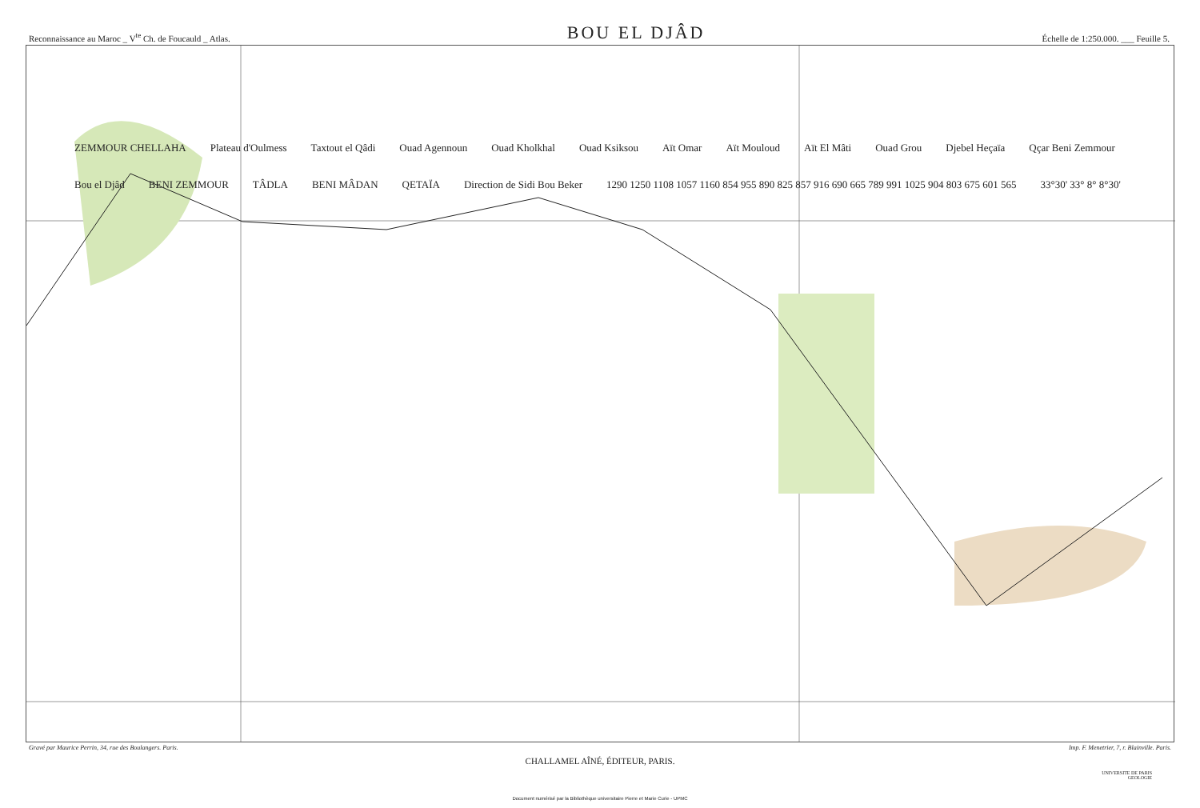Reconnaissance au Maroc _ V<sup>te</sup> Ch. de Foucauld _ Atlas. BOU EL DJÂD Échelle de 1:250.000. ___ Feuille 5.
ZEMMOUR CHELLAHA Plateau d'Oulmess Taxtout el Qâdi Ouad Agennoun Ouad Kholkhal Ouad Ksiksou Aït Omar Aït Mouloud Aït El Mâti Ouad Grou Djebel Heçaïa Qçar Beni Zemmour Bou el Djâd BENI ZEMMOUR TÂDLA BENI MÂDAN QETAÏA Direction de Sidi Bou Beker 1290 1250 1108 1057 1160 854 955 890 825 857 916 690 665 789 991 1025 904 803 675 601 565 33°30' 33° 8° 8°30'
Gravé par Maurice Perrin, 34, rue des Boulangers. Paris. Imp. F. Menetrier, 7, r. Blainville. Paris.
CHALLAMEL AÎNÉ, ÉDITEUR, PARIS.
UNIVERSITE DE PARIS
GEOLOGIE
Document numérisé par la Bibliothèque universitaire Pierre et Marie Curie - UPMC